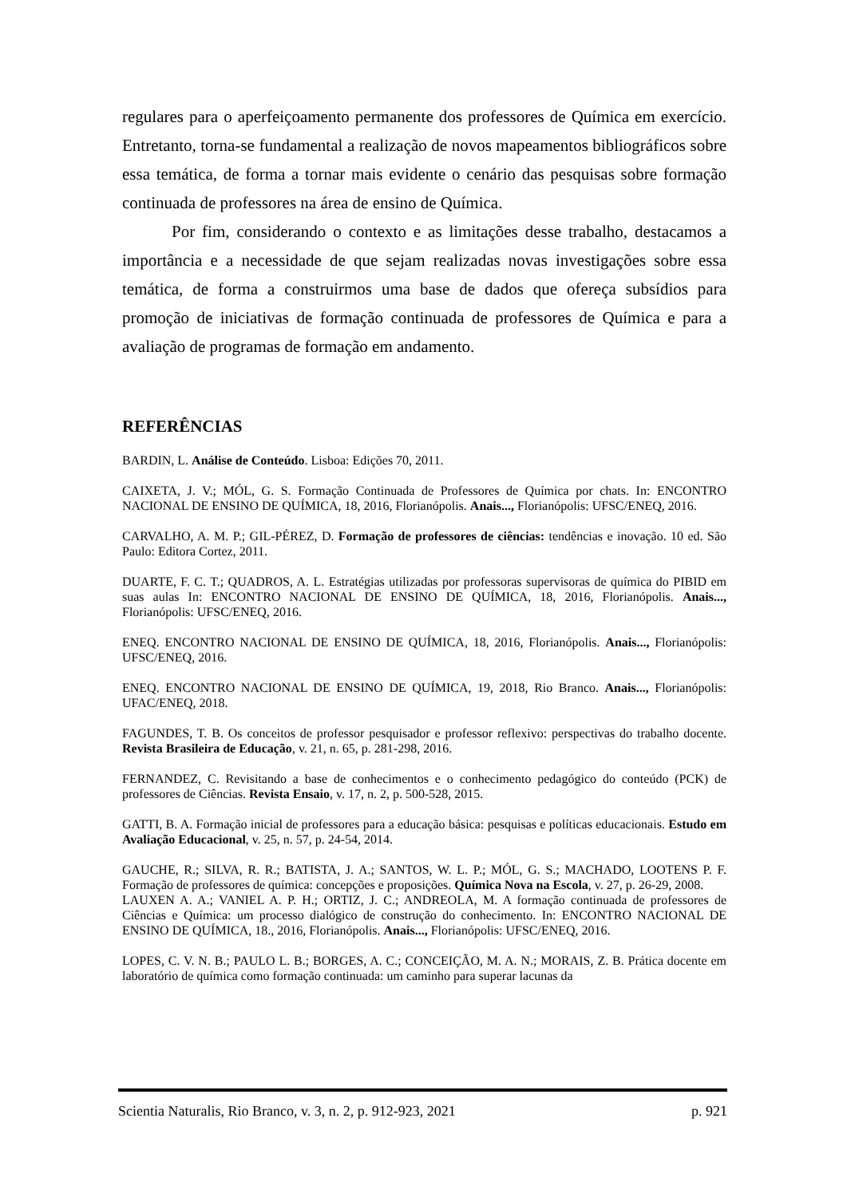regulares para o aperfeiçoamento permanente dos professores de Química em exercício. Entretanto, torna-se fundamental a realização de novos mapeamentos bibliográficos sobre essa temática, de forma a tornar mais evidente o cenário das pesquisas sobre formação continuada de professores na área de ensino de Química.
Por fim, considerando o contexto e as limitações desse trabalho, destacamos a importância e a necessidade de que sejam realizadas novas investigações sobre essa temática, de forma a construirmos uma base de dados que ofereça subsídios para promoção de iniciativas de formação continuada de professores de Química e para a avaliação de programas de formação em andamento.
REFERÊNCIAS
BARDIN, L. Análise de Conteúdo. Lisboa: Edições 70, 2011.
CAIXETA, J. V.; MÓL, G. S. Formação Continuada de Professores de Química por chats. In: ENCONTRO NACIONAL DE ENSINO DE QUÍMICA, 18, 2016, Florianópolis. Anais..., Florianópolis: UFSC/ENEQ, 2016.
CARVALHO, A. M. P.; GIL-PÉREZ, D. Formação de professores de ciências: tendências e inovação. 10 ed. São Paulo: Editora Cortez, 2011.
DUARTE, F. C. T.; QUADROS, A. L. Estratégias utilizadas por professoras supervisoras de química do PIBID em suas aulas In: ENCONTRO NACIONAL DE ENSINO DE QUÍMICA, 18, 2016, Florianópolis. Anais..., Florianópolis: UFSC/ENEQ, 2016.
ENEQ. ENCONTRO NACIONAL DE ENSINO DE QUÍMICA, 18, 2016, Florianópolis. Anais..., Florianópolis: UFSC/ENEQ, 2016.
ENEQ. ENCONTRO NACIONAL DE ENSINO DE QUÍMICA, 19, 2018, Rio Branco. Anais..., Florianópolis: UFAC/ENEQ, 2018.
FAGUNDES, T. B. Os conceitos de professor pesquisador e professor reflexivo: perspectivas do trabalho docente. Revista Brasileira de Educação, v. 21, n. 65, p. 281-298, 2016.
FERNANDEZ, C. Revisitando a base de conhecimentos e o conhecimento pedagógico do conteúdo (PCK) de professores de Ciências. Revista Ensaio, v. 17, n. 2, p. 500-528, 2015.
GATTI, B. A. Formação inicial de professores para a educação básica: pesquisas e políticas educacionais. Estudo em Avaliação Educacional, v. 25, n. 57, p. 24-54, 2014.
GAUCHE, R.; SILVA, R. R.; BATISTA, J. A.; SANTOS, W. L. P.; MÓL, G. S.; MACHADO, LOOTENS P. F. Formação de professores de química: concepções e proposições. Química Nova na Escola, v. 27, p. 26-29, 2008.
LAUXEN A. A.; VANIEL A. P. H.; ORTIZ, J. C.; ANDREOLA, M. A formação continuada de professores de Ciências e Química: um processo dialógico de construção do conhecimento. In: ENCONTRO NACIONAL DE ENSINO DE QUÍMICA, 18., 2016, Florianópolis. Anais..., Florianópolis: UFSC/ENEQ, 2016.
LOPES, C. V. N. B.; PAULO L. B.; BORGES, A. C.; CONCEIÇÃO, M. A. N.; MORAIS, Z. B. Prática docente em laboratório de química como formação continuada: um caminho para superar lacunas da
Scientia Naturalis, Rio Branco, v. 3, n. 2, p. 912-923, 2021 p. 921